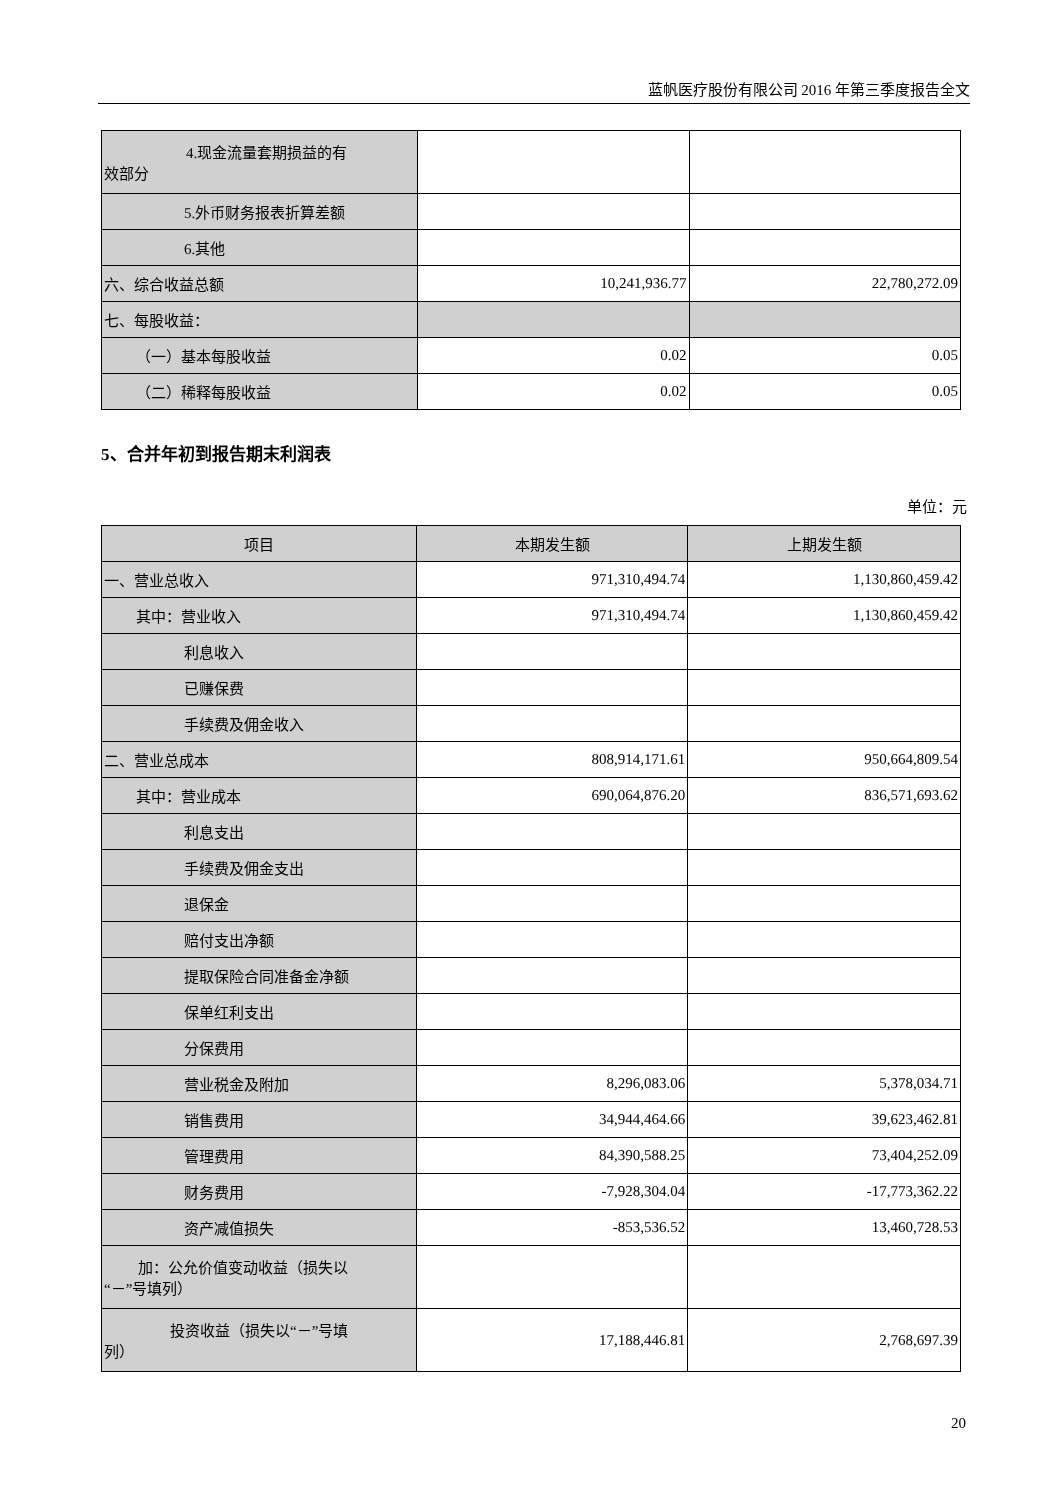蓝帆医疗股份有限公司 2016 年第三季度报告全文
| 4.现金流量套期损益的有 效部分 | | |
| 5.外币财务报表折算差额 | | |
| 6.其他 | | |
| 六、综合收益总额 | 10,241,936.77 | 22,780,272.09 |
| 七、每股收益： | | |
| （一）基本每股收益 | 0.02 | 0.05 |
| （二）稀释每股收益 | 0.02 | 0.05 |
5、合并年初到报告期末利润表
单位：元
| 项目 | 本期发生额 | 上期发生额 |
| --- | --- | --- |
| 一、营业总收入 | 971,310,494.74 | 1,130,860,459.42 |
| 其中：营业收入 | 971,310,494.74 | 1,130,860,459.42 |
| 利息收入 | | |
| 已赚保费 | | |
| 手续费及佣金收入 | | |
| 二、营业总成本 | 808,914,171.61 | 950,664,809.54 |
| 其中：营业成本 | 690,064,876.20 | 836,571,693.62 |
| 利息支出 | | |
| 手续费及佣金支出 | | |
| 退保金 | | |
| 赔付支出净额 | | |
| 提取保险合同准备金净额 | | |
| 保单红利支出 | | |
| 分保费用 | | |
| 营业税金及附加 | 8,296,083.06 | 5,378,034.71 |
| 销售费用 | 34,944,464.66 | 39,623,462.81 |
| 管理费用 | 84,390,588.25 | 73,404,252.09 |
| 财务费用 | -7,928,304.04 | -17,773,362.22 |
| 资产减值损失 | -853,536.52 | 13,460,728.53 |
| 加：公允价值变动收益（损失以 “－”号填列） | | |
| 投资收益（损失以“－”号填 列） | 17,188,446.81 | 2,768,697.39 |
20